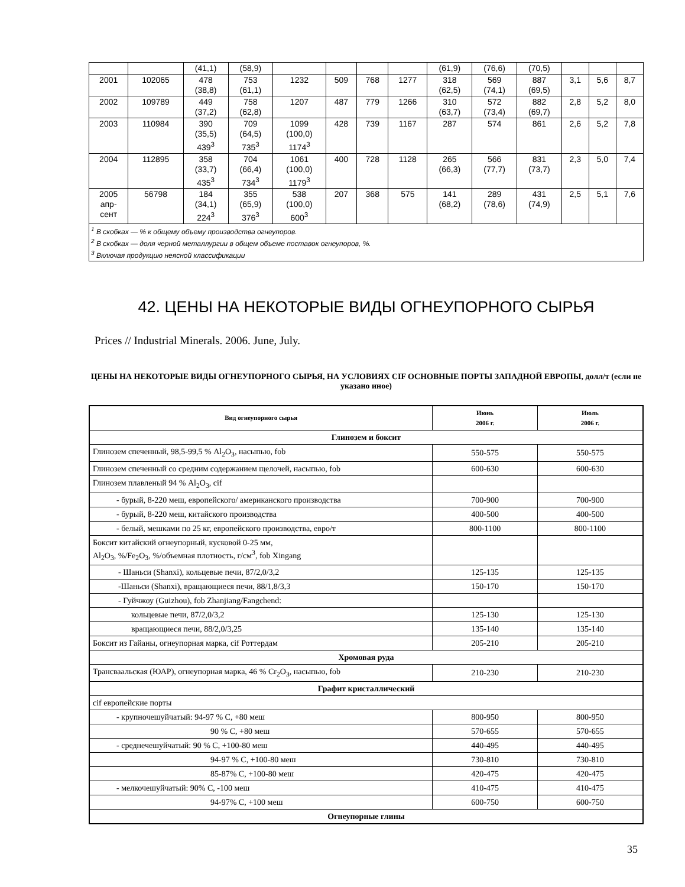| | | (41,1) | (58,9) | | | | | (61,9) | (76,6) | (70,5) | | | |
| 2001 | 102065 | 478 (38,8) | 753 (61,1) | 1232 | 509 | 768 | 1277 | 318 (62,5) | 569 (74,1) | 887 (69,5) | 3,1 | 5,6 | 8,7 |
| 2002 | 109789 | 449 (37,2) | 758 (62,8) | 1207 | 487 | 779 | 1266 | 310 (63,7) | 572 (73,4) | 882 (69,7) | 2,8 | 5,2 | 8,0 |
| 2003 | 110984 | 390 (35,5) 439<sup>3</sup> | 709 (64,5) 735<sup>3</sup> | 1099 (100,0) 1174<sup>3</sup> | 428 | 739 | 1167 | 287 | 574 | 861 | 2,6 | 5,2 | 7,8 |
| 2004 | 112895 | 358 (33,7) 435<sup>3</sup> | 704 (66,4) 734<sup>3</sup> | 1061 (100,0) 1179<sup>3</sup> | 400 | 728 | 1128 | 265 (66,3) | 566 (77,7) | 831 (73,7) | 2,3 | 5,0 | 7,4 |
| 2005 апр- сент | 56798 | 184 (34,1) 224<sup>3</sup> | 355 (65,9) 376<sup>3</sup> | 538 (100,0) 600<sup>3</sup> | 207 | 368 | 575 | 141 (68,2) | 289 (78,6) | 431 (74,9) | 2,5 | 5,1 | 7,6 |
| <sup>1</sup> В скобках — % к общему объему производства огнеупоров. <sup>2</sup> В скобках — доля черной металлургии в общем объеме поставок огнеупоров, %. <sup>3</sup> Включая продукцию неясной классификации | | | | | | | | | | | | | |
42. ЦЕНЫ НА НЕКОТОРЫЕ ВИДЫ ОГНЕУПОРНОГО СЫРЬЯ
Prices // Industrial Minerals. 2006. June, July.
ЦЕНЫ НА НЕКОТОРЫЕ ВИДЫ ОГНЕУПОРНОГО СЫРЬЯ, НА УСЛОВИЯХ CIF ОСНОВНЫЕ ПОРТЫ ЗАПАДНОЙ ЕВРОПЫ, долл/т (если не указано иное)
| Вид огнеупорного сырья | Июнь 2006 г. | Июль 2006 г. |
| --- | --- | --- |
| Глинозем и боксит | | |
| Глинозем спеченный, 98,5-99,5 % Al<sub>2</sub>O<sub>3</sub>, насыпью, fob | 550-575 | 550-575 |
| Глинозем спеченный со средним содержанием щелочей, насыпью, fob | 600-630 | 600-630 |
| Глинозем плавленый 94 % Al<sub>2</sub>O<sub>3</sub>, cif | | |
| - бурый, 8-220 меш, европейского/ американского производства | 700-900 | 700-900 |
| - бурый, 8-220 меш, китайского производства | 400-500 | 400-500 |
| - белый, мешками по 25 кг, европейского производства, евро/т | 800-1100 | 800-1100 |
| Боксит китайский огнеупорный, кусковой 0-25 мм, Al<sub>2</sub>O<sub>3</sub>, %/Fe<sub>2</sub>O<sub>3</sub>, %/объемная плотность, г/см<sup>3</sup>, fob Xingang | | |
| - Шаньси (Shanxi), кольцевые печи, 87/2,0/3,2 | 125-135 | 125-135 |
| -Шаньси (Shanxi), вращающиеся печи, 88/1,8/3,3 | 150-170 | 150-170 |
| - Гуйчжоу (Guizhou), fob Zhanjiang/Fangchend: | | |
| кольцевые печи, 87/2,0/3,2 | 125-130 | 125-130 |
| вращающиеся печи, 88/2,0/3,25 | 135-140 | 135-140 |
| Боксит из Гайаны, огнеупорная марка, cif Роттердам | 205-210 | 205-210 |
| Хромовая руда | | |
| Трансваальская (ЮАР), огнеупорная марка, 46 % Cr<sub>2</sub>O<sub>3</sub>, насыпью, fob | 210-230 | 210-230 |
| Графит кристаллический | | |
| cif европейские порты | | |
| - крупночешуйчатый: 94-97 % C, +80 меш | 800-950 | 800-950 |
| 90 % C, +80 меш | 570-655 | 570-655 |
| - среднечешуйчатый: 90 % C, +100-80 меш | 440-495 | 440-495 |
| 94-97 % C, +100-80 меш | 730-810 | 730-810 |
| 85-87% C, +100-80 меш | 420-475 | 420-475 |
| - мелкочешуйчатый: 90% C, -100 меш | 410-475 | 410-475 |
| 94-97% C, +100 меш | 600-750 | 600-750 |
| Огнеупорные глины | | |
35